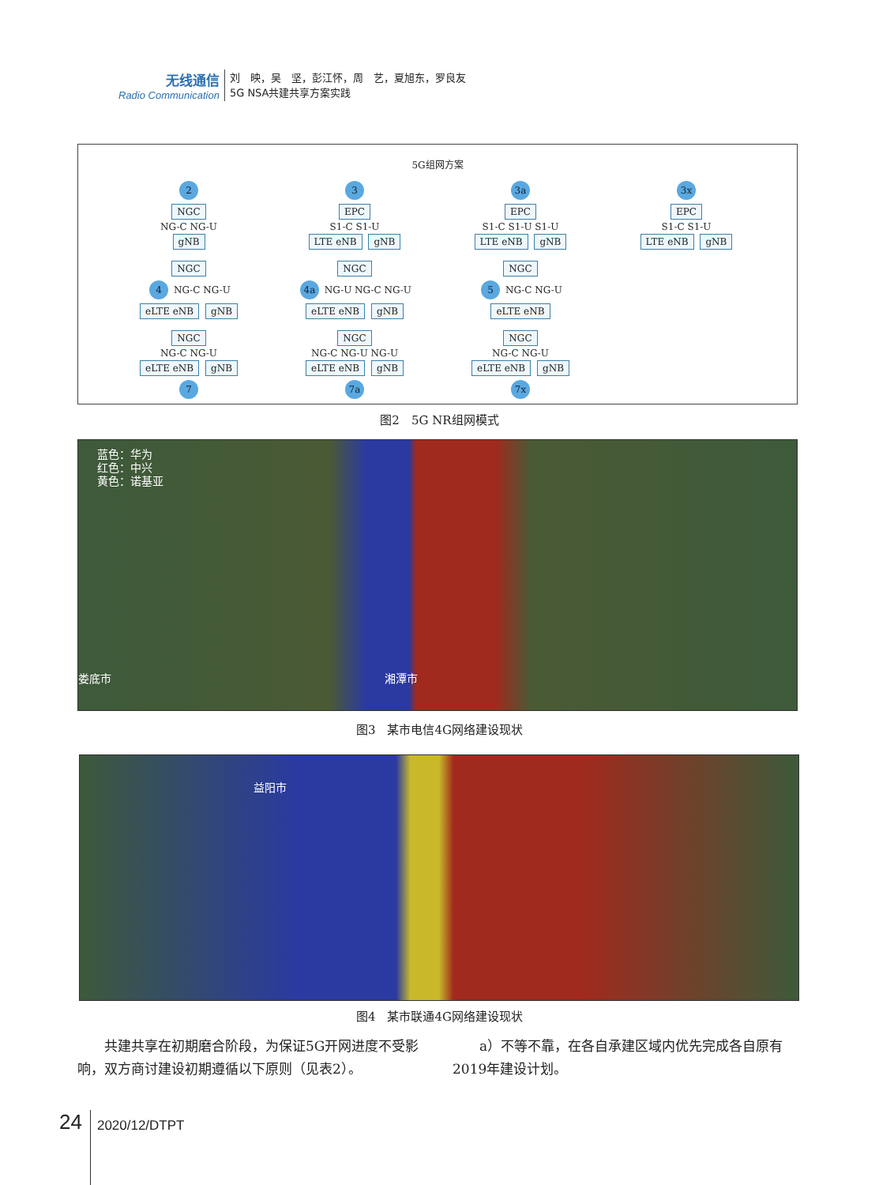无线通信
Radio Communication
刘　映，吴　坚，彭江怀，周　艺，夏旭东，罗良友
5G NSA共建共享方案实践
5G组网方案
2
NGC
NG-C NG-U
gNB
3
EPC
S1-C S1-U
LTE eNB gNB
3a
EPC
S1-C S1-U S1-U
LTE eNB gNB
3x
EPC
S1-C S1-U
LTE eNB gNB
NGC
4 NG-C NG-U
eLTE eNB gNB
NGC
4a NG-U NG-C NG-U
eLTE eNB gNB
NGC
5 NG-C NG-U
eLTE eNB
NGC
NG-C NG-U
eLTE eNB gNB
7
NGC
NG-C NG-U NG-U
eLTE eNB gNB
7a
NGC
NG-C NG-U
eLTE eNB gNB
7x
图2　5G NR组网模式
蓝色：华为
红色：中兴
黄色：诺基亚
娄底市 湘潭市
图3　某市电信4G网络建设现状
益阳市
图4　某市联通4G网络建设现状
共建共享在初期磨合阶段，为保证5G开网进度不受影响，双方商讨建设初期遵循以下原则（见表2）。
a）不等不靠，在各自承建区域内优先完成各自原有2019年建设计划。
24 2020/12/DTPT